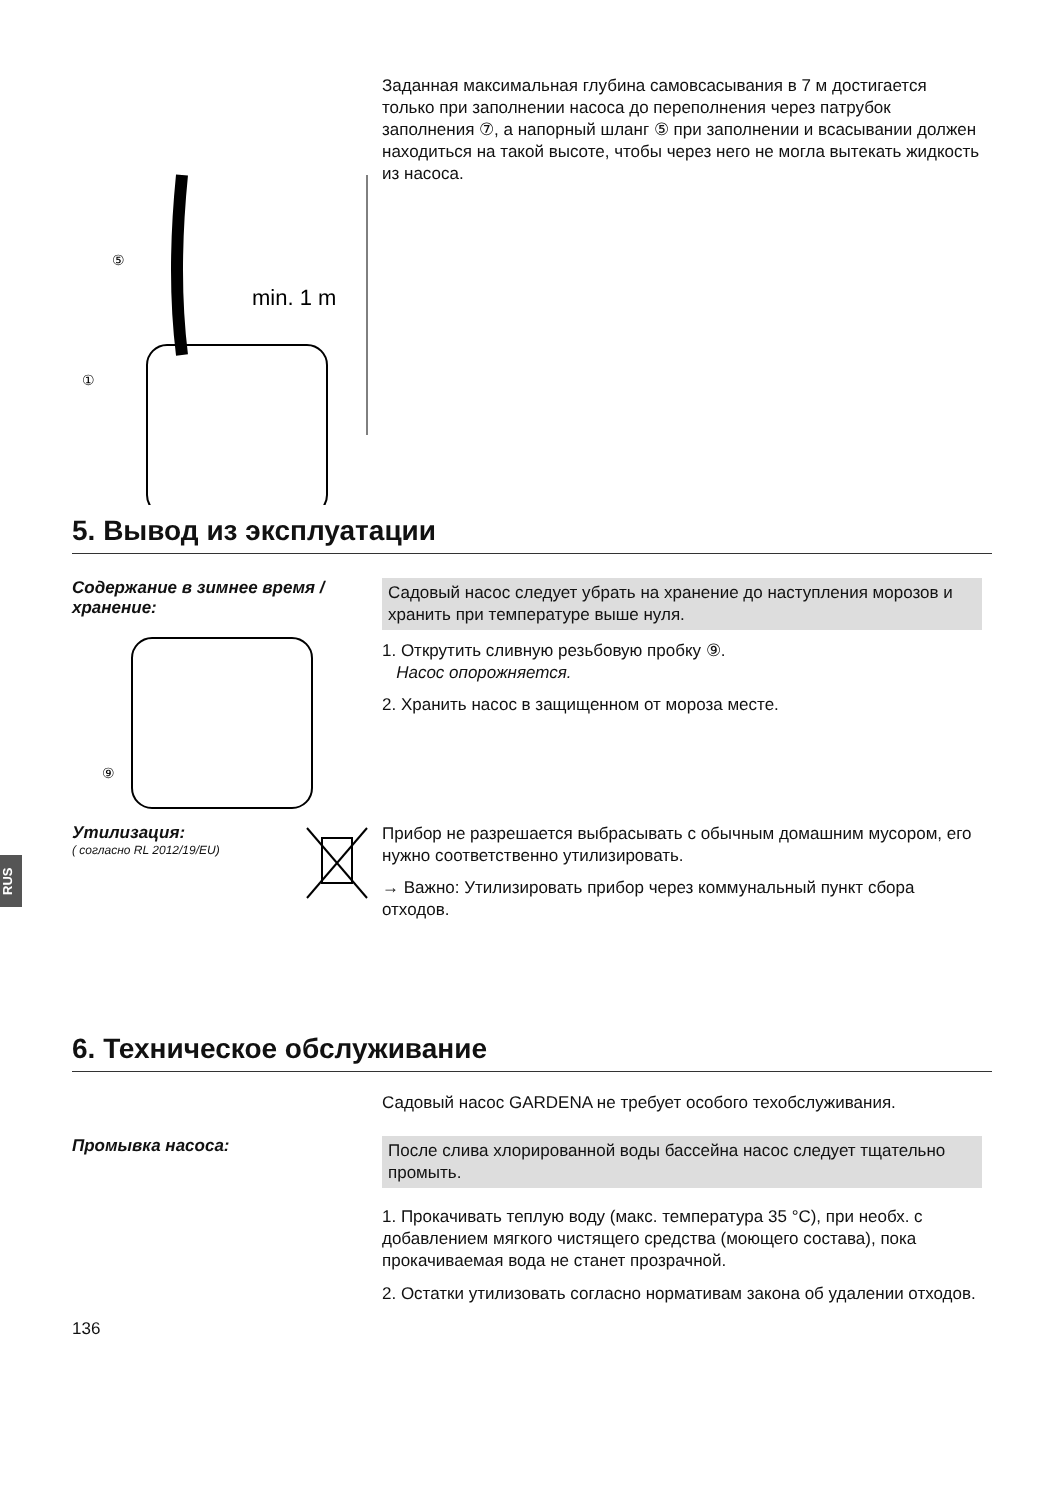min. 1 m
⑤
①
Заданная максимальная глубина самовсасывания в 7 м достигается только при заполнении насоса до переполнения через патрубок заполнения ⑦, а напорный шланг ⑤ при заполнении и всасывании должен находиться на такой высоте, чтобы через него не могла вытекать жидкость из насоса.
5. Вывод из эксплуатации
Содержание в зимнее время / хранение:
⑨
Садовый насос следует убрать на хранение до наступления морозов и хранить при температуре выше нуля.
1. Открутить сливную резьбовую пробку ⑨.
Насос опорожняется.
2. Хранить насос в защищенном от мороза месте.
Утилизация:
( согласно RL 2012/19/EU)
Прибор не разрешается выбрасывать с обычным домашним мусором, его нужно соответственно утилизировать.
→ Важно: Утилизировать прибор через коммунальный пункт сбора отходов.
RUS
6. Техническое обслуживание
Садовый насос GARDENA не требует особого техобслуживания.
Промывка насоса:
После слива хлорированной воды бассейна насос следует тщательно промыть.
1. Прокачивать теплую воду (макс. температура 35 °C), при необх. с добавлением мягкого чистящего средства (моющего состава), пока прокачиваемая вода не станет прозрачной.
2. Остатки утилизовать согласно нормативам закона об удалении отходов.
136